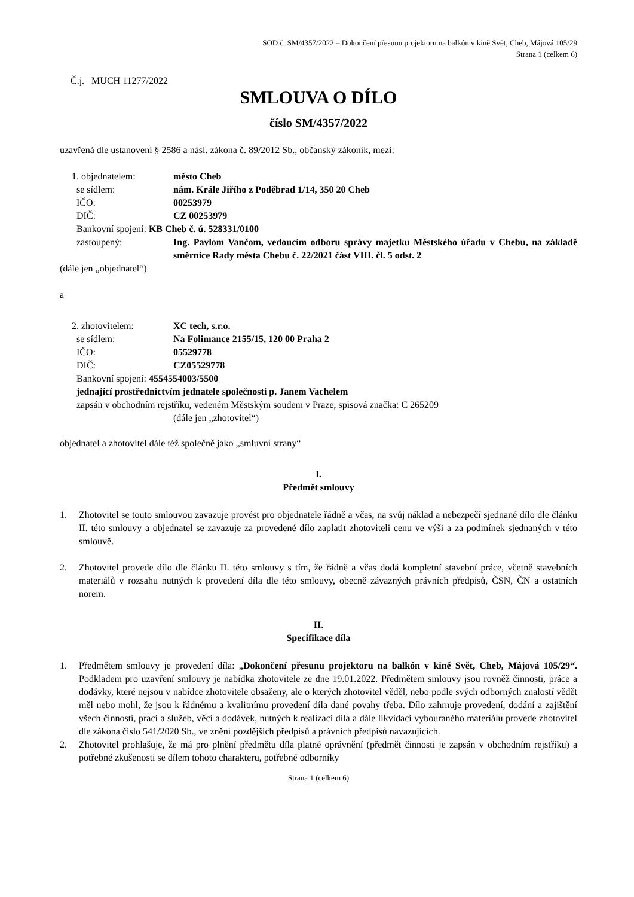SOD č. SM/4357/2022 – Dokončení přesunu projektoru na balkón v kině Svět, Cheb, Májová 105/29
Strana 1 (celkem 6)
Č.j. MUCH 11277/2022
SMLOUVA O DÍLO
číslo SM/4357/2022
uzavřená dle ustanovení § 2586 a násl. zákona č. 89/2012 Sb., občanský zákoník, mezi:
1. objednatelem: město Cheb
se sídlem: nám. Krále Jiřího z Poděbrad 1/14, 350 20 Cheb
IČO: 00253979
DIČ: CZ 00253979
Bankovní spojení: KB Cheb č. ú. 528331/0100
zastoupený: Ing. Pavlom Vančom, vedoucím odboru správy majetku Městského úřadu v Chebu, na základě směrnice Rady města Chebu č. 22/2021 část VIII. čl. 5 odst. 2
(dále jen „objednatel“)
a
2. zhotovitelem: XC tech, s.r.o.
se sídlem: Na Folimance 2155/15, 120 00 Praha 2
IČO: 05529778
DIČ: CZ05529778
Bankovní spojení: 4554554003/5500
jednající prostřednictvím jednatele společnosti p. Janem Vachelem
zapsán v obchodním rejstříku, vedeném Městským soudem v Praze, spisová značka: C 265209
(dále jen „zhotovitel“)
objednatel a zhotovitel dále též společně jako „smluvní strany“
I.
Předmět smlouvy
1. Zhotovitel se touto smlouvou zavazuje provést pro objednatele řádně a včas, na svůj náklad a nebezpečí sjednané dílo dle článku II. této smlouvy a objednatel se zavazuje za provedené dílo zaplatit zhotoviteli cenu ve výši a za podmínek sjednaných v této smlouvě.
2. Zhotovitel provede dílo dle článku II. této smlouvy s tím, že řádně a včas dodá kompletní stavební práce, včetně stavebních materiálů v rozsahu nutných k provedení díla dle této smlouvy, obecně závazných právních předpisů, ČSN, ČN a ostatních norem.
II.
Specifikace díla
1. Předmětem smlouvy je provedení díla: „Dokončení přesunu projektoru na balkón v kině Svět, Cheb, Májová 105/29“. Podkladem pro uzavření smlouvy je nabídka zhotovitele ze dne 19.01.2022. Předmětem smlouvy jsou rovněž činnosti, práce a dodávky, které nejsou v nabídce zhotovitele obsaženy, ale o kterých zhotovitel věděl, nebo podle svých odborných znalostí vědět měl nebo mohl, že jsou k řádnému a kvalitnímu provedení díla dané povahy třeba. Dílo zahrnuje provedení, dodání a zajištění všech činností, prací a služeb, věcí a dodávek, nutných k realizaci díla a dále likvidaci vybouraného materiálu provede zhotovitel dle zákona číslo 541/2020 Sb., ve znění pozdějších předpisů a právních předpisů navazujících.
2. Zhotovitel prohlašuje, že má pro plnění předmětu díla platné oprávnění (předmět činnosti je zapsán v obchodním rejstříku) a potřebné zkušenosti se dílem tohoto charakteru, potřebné odborníky
Strana 1 (celkem 6)